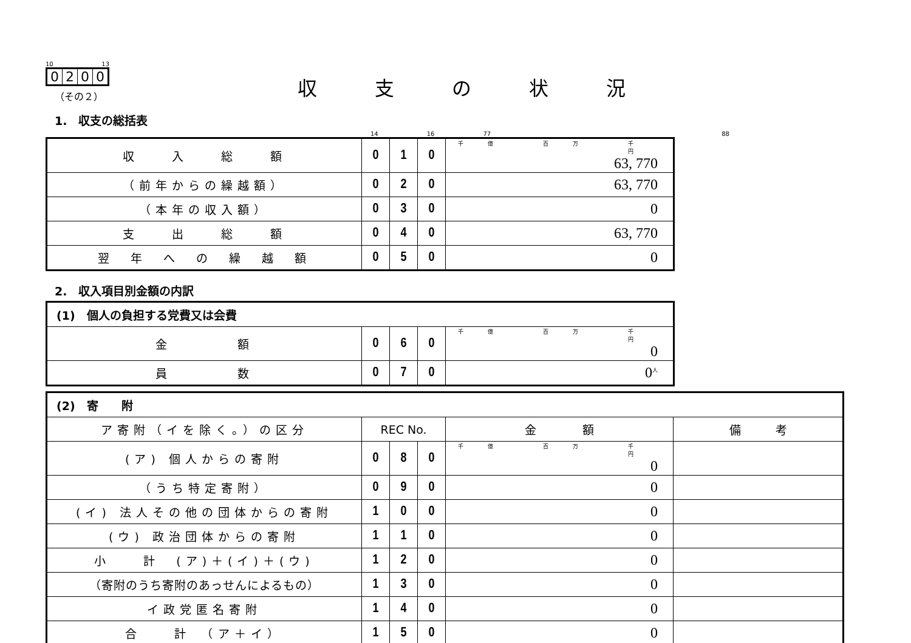10 13
0200
収支の状況
（その２）
1.　収支の総括表
14 16 77 88
| 収 入 総 額 | 0 | 1 | 0 | 千億 百万 千 円 63, 770 |
| （前年からの繰越額） | 0 | 2 | 0 | 63, 770 |
| （本年の収入額） | 0 | 3 | 0 | 0 |
| 支 出 総 額 | 0 | 4 | 0 | 63, 770 |
| 翌 年 へ の 繰 越 額 | 0 | 5 | 0 | 0 |
2.　収入項目別金額の内訳
| (1) 個人の負担する党費又は会費 | | | | |
| 金 額 | 0 | 6 | 0 | 千億 百万 千 円 0 |
| 員 数 | 0 | 7 | 0 | 0<sup>人</sup> |
| (2) 寄 附 | | | | | |
| ア寄附（イを除く。）の区分 | REC No. | | | 金 額 | 備 考 |
| (ア) 個人からの寄附 | 0 | 8 | 0 | 千億 百万 千 円 0 | |
| （うち特定寄附） | 0 | 9 | 0 | 0 | |
| (イ) 法人その他の団体からの寄附 | 1 | 0 | 0 | 0 | |
| (ウ) 政治団体からの寄附 | 1 | 1 | 0 | 0 | |
| 小 計 (ア)＋(イ)＋(ウ) | 1 | 2 | 0 | 0 | |
| （寄附のうち寄附のあっせんによるもの） | 1 | 3 | 0 | 0 | |
| イ政党匿名寄附 | 1 | 4 | 0 | 0 | |
| 合 計 （ア＋イ） | 1 | 5 | 0 | 0 | |